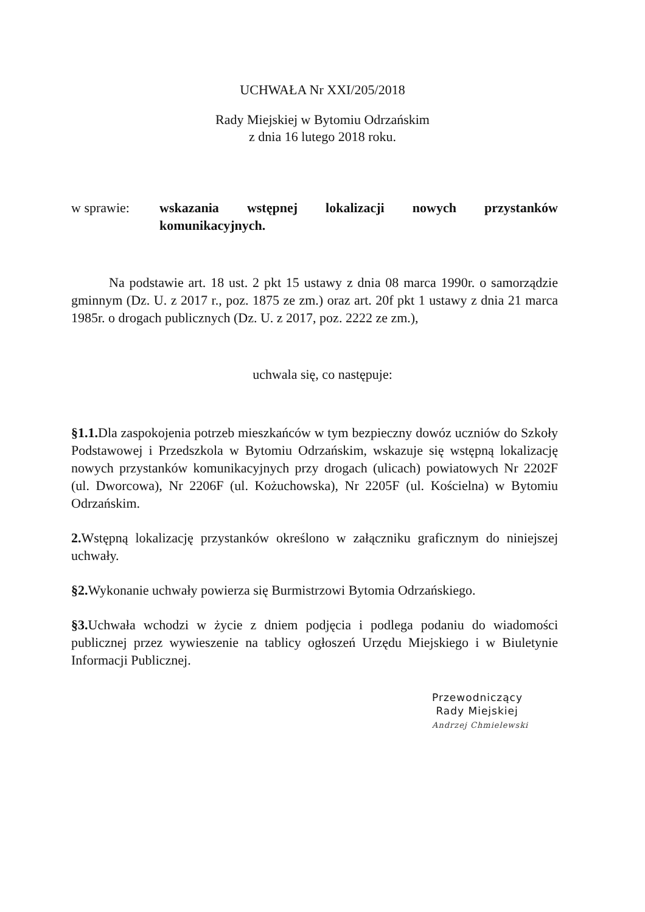UCHWAŁA Nr XXI/205/2018
Rady Miejskiej w Bytomiu Odrzańskim
z dnia 16 lutego 2018 roku.
w sprawie: wskazania wstępnej lokalizacji nowych przystanków komunikacyjnych.
Na podstawie art. 18 ust. 2 pkt 15 ustawy z dnia 08 marca 1990r. o samorządzie gminnym (Dz. U. z 2017 r., poz. 1875 ze zm.) oraz art. 20f pkt 1 ustawy z dnia 21 marca 1985r. o drogach publicznych (Dz. U. z 2017, poz. 2222 ze zm.),
uchwala się, co następuje:
§1.1. Dla zaspokojenia potrzeb mieszkańców w tym bezpieczny dowóz uczniów do Szkoły Podstawowej i Przedszkola w Bytomiu Odrzańskim, wskazuje się wstępną lokalizację nowych przystanków komunikacyjnych przy drogach (ulicach) powiatowych Nr 2202F (ul. Dworcowa), Nr 2206F (ul. Kożuchowska), Nr 2205F (ul. Kościelna) w Bytomiu Odrzańskim.
2. Wstępną lokalizację przystanków określono w załączniku graficznym do niniejszej uchwały.
§2. Wykonanie uchwały powierza się Burmistrzowi Bytomia Odrzańskiego.
§3. Uchwała wchodzi w życie z dniem podjęcia i podlega podaniu do wiadomości publicznej przez wywieszenie na tablicy ogłoszeń Urzędu Miejskiego i w Biuletynie Informacji Publicznej.
Przewodniczący
Rady Miejskiej
Andrzej Chmielewski